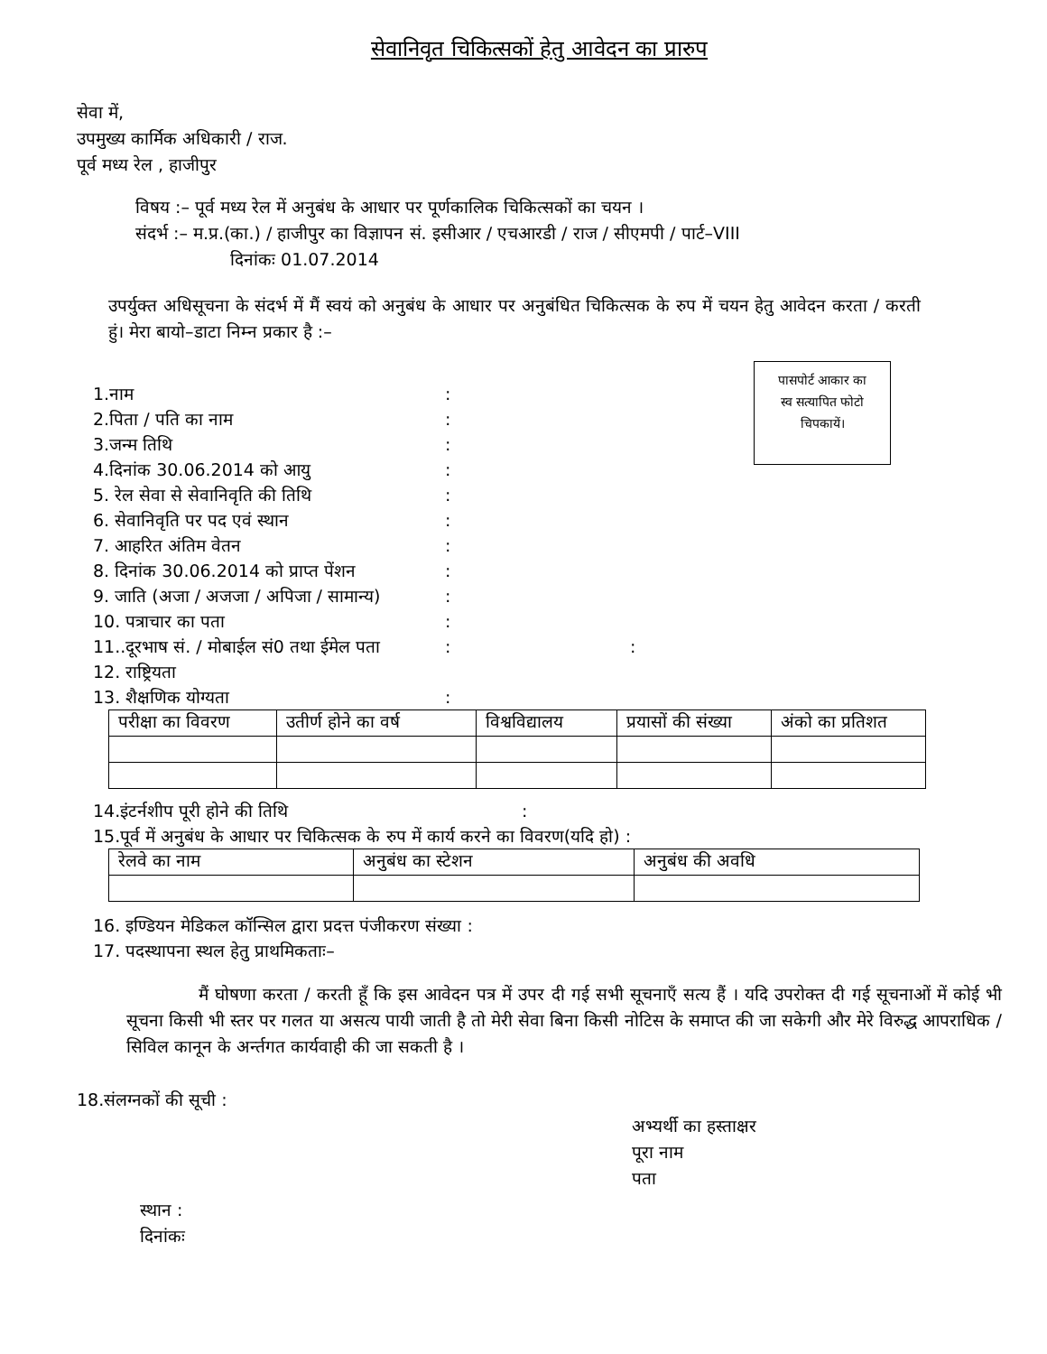सेवानिवृत चिकित्सकों हेतु आवेदन का प्रारुप
सेवा में,
उपमुख्य कार्मिक अधिकारी / राज.
पूर्व मध्य रेल , हाजीपुर
विषय :– पूर्व मध्य रेल में अनुबंध के आधार पर पूर्णकालिक चिकित्सकों का चयन ।
संदर्भ :– म.प्र.(का.) / हाजीपुर का विज्ञापन सं. इसीआर / एचआरडी / राज / सीएमपी / पार्ट–VIII
दिनांकः 01.07.2014
उपर्युक्त अधिसूचना के संदर्भ में मैं स्वयं को अनुबंध के आधार पर अनुबंधित चिकित्सक के रुप में चयन हेतु आवेदन करता / करती हुं। मेरा बायो–डाटा निम्न प्रकार है :–
पासपोर्ट आकार का
स्व सत्यापित फोटो
चिपकायें।
1.नाम:
2.पिता / पति का नाम:
3.जन्म तिथि:
4.दिनांक 30.06.2014 को आयु:
5. रेल सेवा से सेवानिवृति की तिथि:
6. सेवानिवृति पर पद एवं स्थान:
7. आहरित अंतिम वेतन:
8. दिनांक 30.06.2014 को प्राप्त पेंशन:
9. जाति (अजा / अजजा / अपिजा / सामान्य):
10. पत्राचार का पता:
11..दूरभाष सं. / मोबाईल सं0 तथा ईमेल पता::
12. राष्ट्रियता
13. शैक्षणिक योग्यता:
| परीक्षा का विवरण | उतीर्ण होने का वर्ष | विश्वविद्यालय | प्रयासों की संख्या | अंको का प्रतिशत |
| --- | --- | --- | --- | --- |
14.इंटर्नशीप पूरी होने की तिथि:
15.पूर्व में अनुबंध के आधार पर चिकित्सक के रुप में कार्य करने का विवरण(यदि हो) :
| रेलवे का नाम | अनुबंध का स्टेशन | अनुबंध की अवधि |
| --- | --- | --- |
16. इण्डियन मेडिकल कॉन्सिल द्वारा प्रदत्त पंजीकरण संख्या :
17. पदस्थापना स्थल हेतु प्राथमिकताः–
मैं घोषणा करता / करती हूँ कि इस आवेदन पत्र में उपर दी गई सभी सूचनाएँ सत्य हैं । यदि उपरोक्त दी गई सूचनाओं में कोई भी सूचना किसी भी स्तर पर गलत या असत्य पायी जाती है तो मेरी सेवा बिना किसी नोटिस के समाप्त की जा सकेगी और मेरे विरुद्ध आपराधिक / सिविल कानून के अर्न्तगत कार्यवाही की जा सकती है ।
18.संलग्नकों की सूची :
अभ्यर्थी का हस्ताक्षर
पूरा नाम
पता
स्थान :
दिनांकः